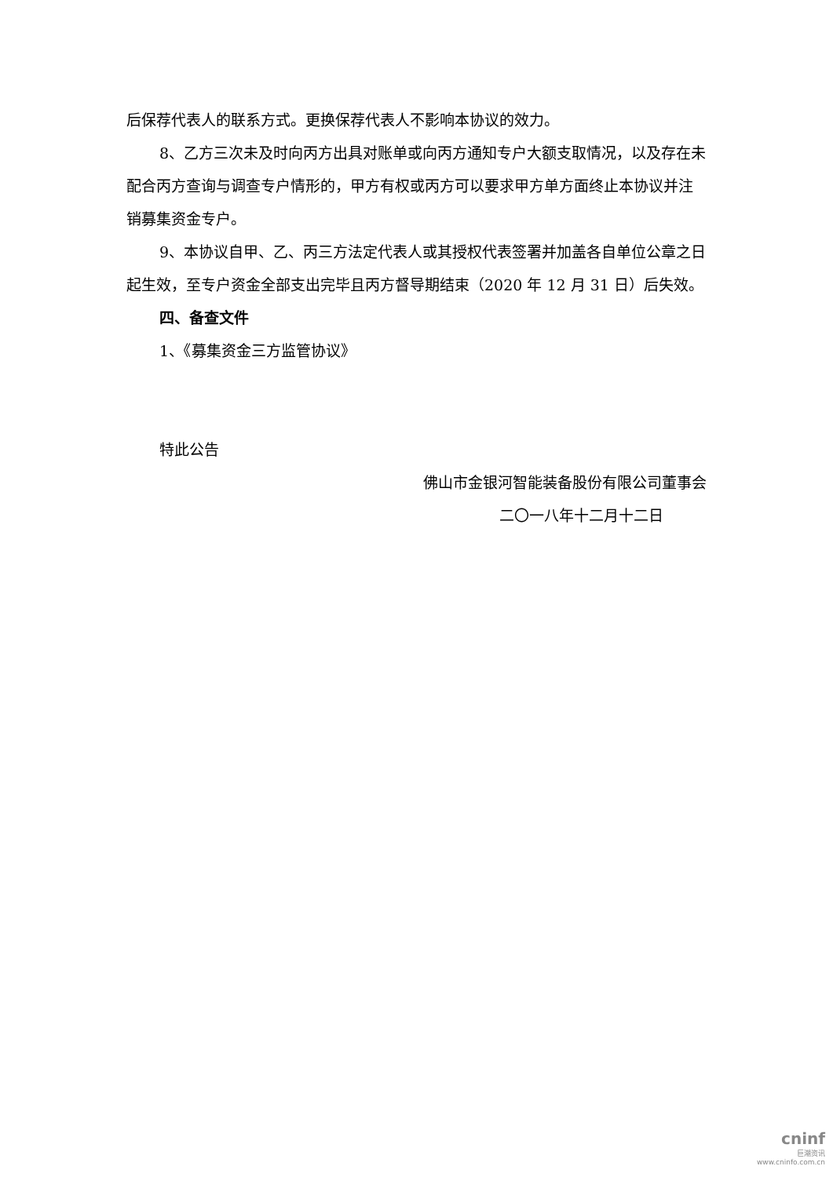后保荐代表人的联系方式。更换保荐代表人不影响本协议的效力。
8、乙方三次未及时向丙方出具对账单或向丙方通知专户大额支取情况，以及存在未配合丙方查询与调查专户情形的，甲方有权或丙方可以要求甲方单方面终止本协议并注销募集资金专户。
9、本协议自甲、乙、丙三方法定代表人或其授权代表签署并加盖各自单位公章之日起生效，至专户资金全部支出完毕且丙方督导期结束（2020 年 12 月 31 日）后失效。
四、备查文件
1、《募集资金三方监管协议》
特此公告
佛山市金银河智能装备股份有限公司董事会
二〇一八年十二月十二日
cninf
巨潮资讯
www.cninfo.com.cn